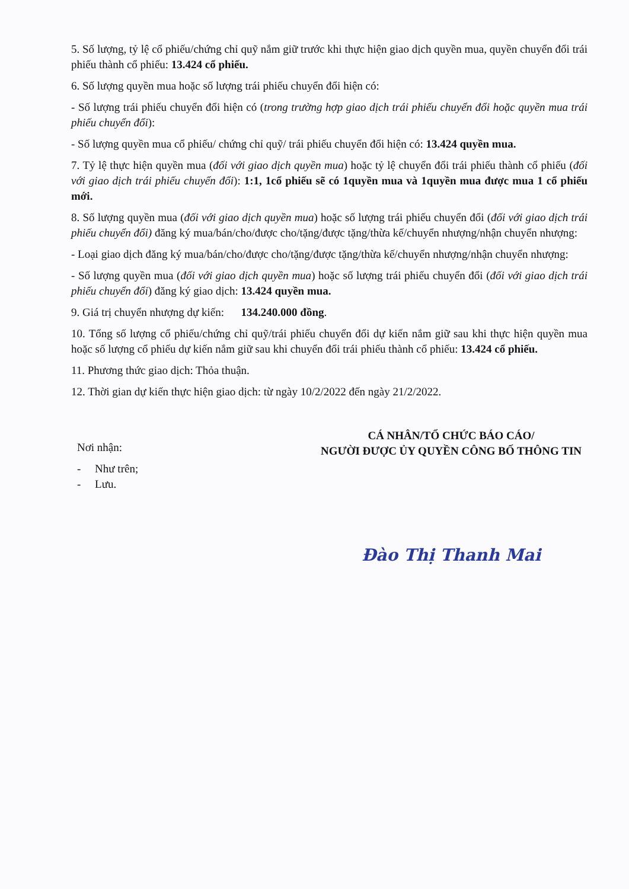5. Số lượng, tỷ lệ cổ phiếu/chứng chỉ quỹ nắm giữ trước khi thực hiện giao dịch quyền mua, quyền chuyển đổi trái phiếu thành cổ phiếu: 13.424 cổ phiếu.
6. Số lượng quyền mua hoặc số lượng trái phiếu chuyển đổi hiện có:
- Số lượng trái phiếu chuyển đổi hiện có (trong trường hợp giao dịch trái phiếu chuyển đổi hoặc quyền mua trái phiếu chuyển đổi):
- Số lượng quyền mua cổ phiếu/ chứng chỉ quỹ/ trái phiếu chuyển đổi hiện có: 13.424 quyền mua.
7. Tỷ lệ thực hiện quyền mua (đối với giao dịch quyền mua) hoặc tỷ lệ chuyển đổi trái phiếu thành cổ phiếu (đối với giao dịch trái phiếu chuyển đổi): 1:1, 1cổ phiếu sẽ có 1quyền mua và 1quyền mua được mua 1 cổ phiếu mới.
8. Số lượng quyền mua (đối với giao dịch quyền mua) hoặc số lượng trái phiếu chuyển đổi (đối với giao dịch trái phiếu chuyển đổi) đăng ký mua/bán/cho/được cho/tặng/được tặng/thừa kế/chuyển nhượng/nhận chuyển nhượng:
- Loại giao dịch đăng ký mua/bán/cho/được cho/tặng/được tặng/thừa kế/chuyển nhượng/nhận chuyển nhượng:
- Số lượng quyền mua (đối với giao dịch quyền mua) hoặc số lượng trái phiếu chuyển đổi (đối với giao dịch trái phiếu chuyển đổi) đăng ký giao dịch: 13.424 quyền mua.
9. Giá trị chuyển nhượng dự kiến: 134.240.000 đồng.
10. Tổng số lượng cổ phiếu/chứng chỉ quỹ/trái phiếu chuyển đổi dự kiến nắm giữ sau khi thực hiện quyền mua hoặc số lượng cổ phiếu dự kiến nắm giữ sau khi chuyển đổi trái phiếu thành cổ phiếu: 13.424 cổ phiếu.
11. Phương thức giao dịch: Thỏa thuận.
12. Thời gian dự kiến thực hiện giao dịch: từ ngày 10/2/2022 đến ngày 21/2/2022.
Nơi nhận:
- Như trên;
- Lưu.
CÁ NHÂN/TỔ CHỨC BÁO CÁO/
NGƯỜI ĐƯỢC ỦY QUYỀN CÔNG BỐ THÔNG TIN
Đào Thị Thanh Mai